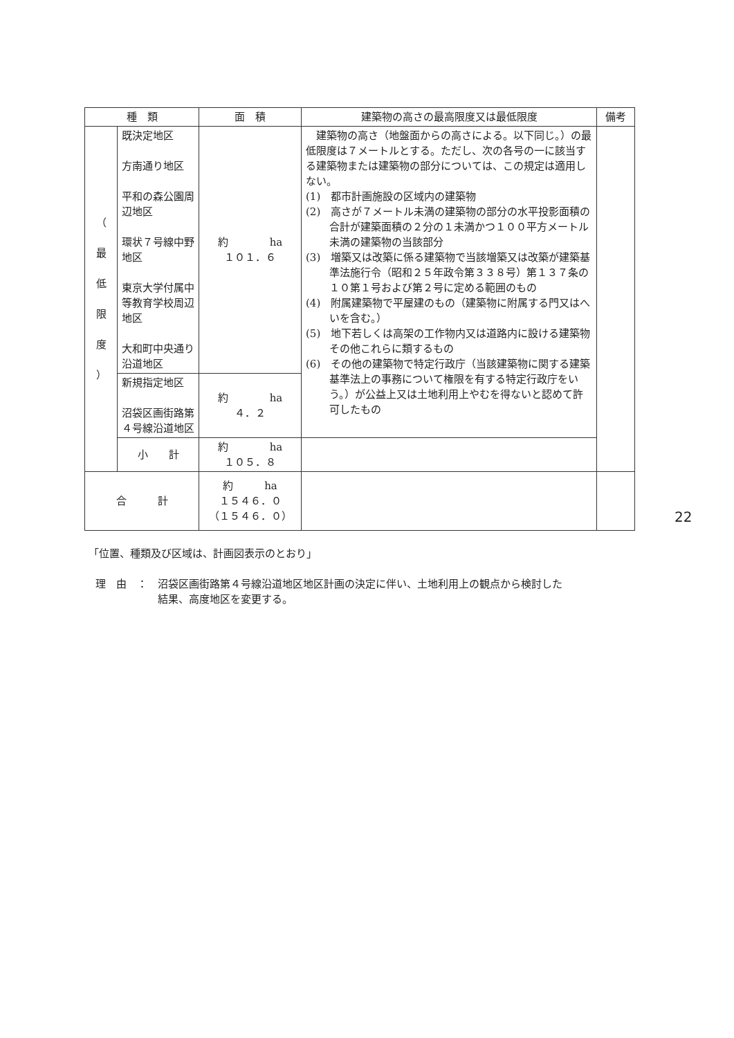| 種 類 | | 面 積 | 建築物の高さの最高限度又は最低限度 | 備考 |
| --- | --- | --- | --- | --- |
| （ 最 低 限 度 ） | 既決定地区 方南通り地区 平和の森公園周辺地区 環状７号線中野地区 東京大学付属中等教育学校周辺地区 大和町中央通り沿道地区 | 約 ha １０１．６ | 建築物の高さ（地盤面からの高さによる。以下同じ。）の最低限度は７メートルとする。ただし、次の各号の一に該当する建築物または建築物の部分については、この規定は適用しない。 (1) 都市計画施設の区域内の建築物 (2) 高さが７メートル未満の建築物の部分の水平投影面積の合計が建築面積の２分の１未満かつ１００平方メートル未満の建築物の当該部分 (3) 増築又は改築に係る建築物で当該増築又は改築が建築基準法施行令（昭和２５年政令第３３８号）第１３７条の１０第１号および第２号に定める範囲のもの (4) 附属建築物で平屋建のもの（建築物に附属する門又はへいを含む。） (5) 地下若しくは高架の工作物内又は道路内に設ける建築物その他これらに類するもの (6) その他の建築物で特定行政庁（当該建築物に関する建築基準法上の事務について権限を有する特定行政庁をいう。）が公益上又は土地利用上やむを得ないと認めて許可したもの | |
| | 新規指定地区 沼袋区画街路第４号線沿道地区 | 約 ha ４．２ | | |
| | 小 計 | 約 ha １０５．８ | | |
| 合 計 | | 約 ha １５４６．０ （１５４６．０） | | |
「位置、種類及び区域は、計画図表示のとおり」
理　由　：　沼袋区画街路第４号線沿道地区地区計画の決定に伴い、土地利用上の観点から検討した
　　　　　　結果、高度地区を変更する。
22